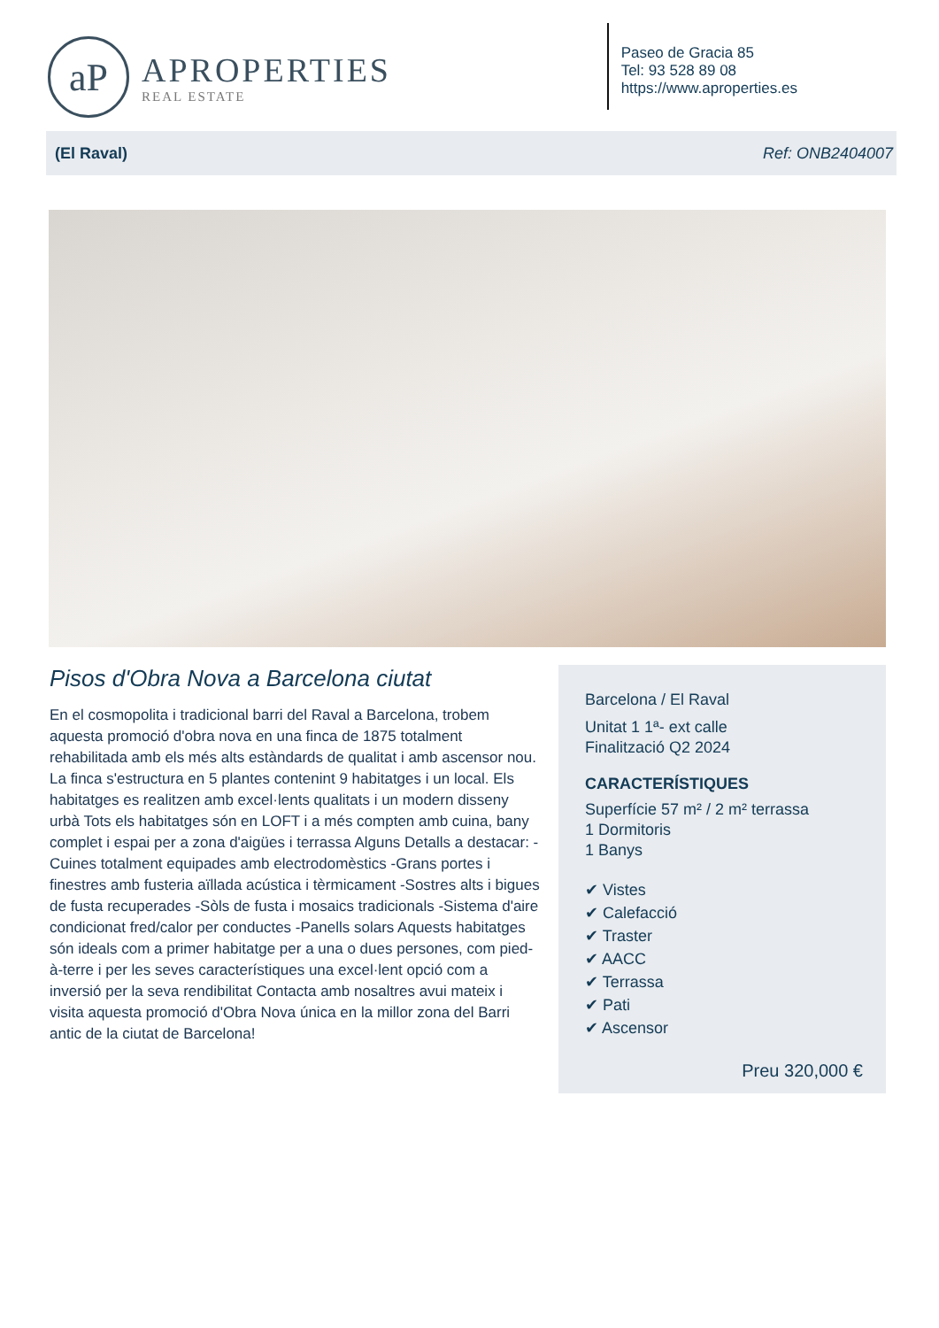aP
APROPERTIES
REAL ESTATE
Paseo de Gracia 85
Tel: 93 528 89 08
https://www.aproperties.es
(El Raval) Ref: ONB2404007
Pisos d'Obra Nova a Barcelona ciutat
En el cosmopolita i tradicional barri del Raval a Barcelona, trobem aquesta promoció d'obra nova en una finca de 1875 totalment rehabilitada amb els més alts estàndards de qualitat i amb ascensor nou. La finca s'estructura en 5 plantes contenint 9 habitatges i un local. Els habitatges es realitzen amb excel·lents qualitats i un modern disseny urbà Tots els habitatges són en LOFT i a més compten amb cuina, bany complet i espai per a zona d'aigües i terrassa Alguns Detalls a destacar: -Cuines totalment equipades amb electrodomèstics -Grans portes i finestres amb fusteria aïllada acústica i tèrmicament -Sostres alts i bigues de fusta recuperades -Sòls de fusta i mosaics tradicionals -Sistema d'aire condicionat fred/calor per conductes -Panells solars Aquests habitatges són ideals com a primer habitatge per a una o dues persones, com pied-à-terre i per les seves característiques una excel·lent opció com a inversió per la seva rendibilitat Contacta amb nosaltres avui mateix i visita aquesta promoció d'Obra Nova única en la millor zona del Barri antic de la ciutat de Barcelona!
Barcelona / El Raval
Unitat 1 1ª- ext calle
Finalització Q2 2024
CARACTERÍSTIQUES
Superfície 57 m² / 2 m² terrassa
1 Dormitoris
1 Banys
✔ Vistes
✔ Calefacció
✔ Traster
✔ AACC
✔ Terrassa
✔ Pati
✔ Ascensor
Preu 320,000 €